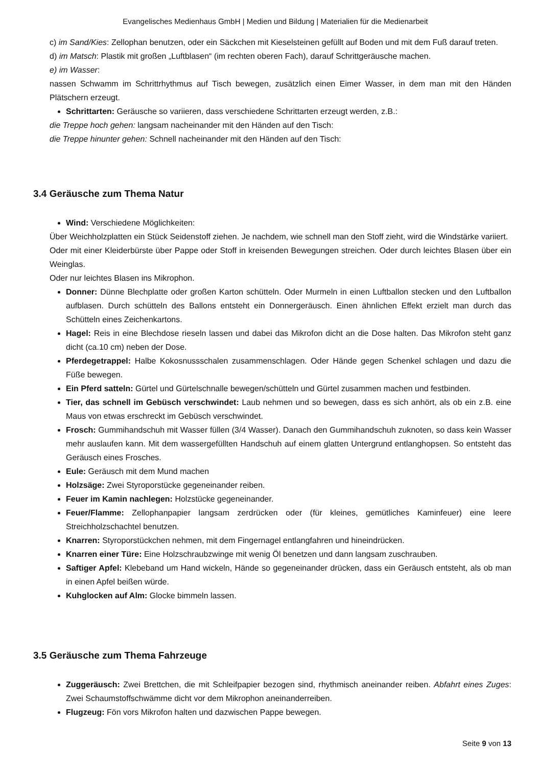Evangelisches Medienhaus GmbH | Medien und Bildung | Materialien für die Medienarbeit
c) im Sand/Kies: Zellophan benutzen, oder ein Säckchen mit Kieselsteinen gefüllt auf Boden und mit dem Fuß darauf treten.
d) im Matsch: Plastik mit großen „Luftblasen“ (im rechten oberen Fach), darauf Schrittgeräusche machen.
e) im Wasser:
nassen Schwamm im Schrittrhythmus auf Tisch bewegen, zusätzlich einen Eimer Wasser, in dem man mit den Händen Plätschern erzeugt.
Schrittarten: Geräusche so variieren, dass verschiedene Schrittarten erzeugt werden, z.B.:
die Treppe hoch gehen: langsam nacheinander mit den Händen auf den Tisch:
die Treppe hinunter gehen: Schnell nacheinander mit den Händen auf den Tisch:
3.4 Geräusche zum Thema Natur
Wind: Verschiedene Möglichkeiten:
Über Weichholzplatten ein Stück Seidenstoff ziehen. Je nachdem, wie schnell man den Stoff zieht, wird die Windstärke variiert.
Oder mit einer Kleiderbürste über Pappe oder Stoff in kreisenden Bewegungen streichen. Oder durch leichtes Blasen über ein Weinglas.
Oder nur leichtes Blasen ins Mikrophon.
Donner: Dünne Blechplatte oder großen Karton schütteln. Oder Murmeln in einen Luftballon stecken und den Luftballon aufblasen. Durch schütteln des Ballons entsteht ein Donnergeräusch. Einen ähnlichen Effekt erzielt man durch das Schütteln eines Zeichenkartons.
Hagel: Reis in eine Blechdose rieseln lassen und dabei das Mikrofon dicht an die Dose halten. Das Mikrofon steht ganz dicht (ca.10 cm) neben der Dose.
Pferdegetrappel: Halbe Kokosnussschalen zusammenschlagen. Oder Hände gegen Schenkel schlagen und dazu die Füße bewegen.
Ein Pferd satteln: Gürtel und Gürtelschnalle bewegen/schütteln und Gürtel zusammen machen und festbinden.
Tier, das schnell im Gebüsch verschwindet: Laub nehmen und so bewegen, dass es sich anhört, als ob ein z.B. eine Maus von etwas erschreckt im Gebüsch verschwindet.
Frosch: Gummihandschuh mit Wasser füllen (3/4 Wasser). Danach den Gummihandschuh zuknoten, so dass kein Wasser mehr auslaufen kann. Mit dem wassergefüllten Handschuh auf einem glatten Untergrund entlanghopsen. So entsteht das Geräusch eines Frosches.
Eule: Geräusch mit dem Mund machen
Holzsäge: Zwei Styroporstücke gegeneinander reiben.
Feuer im Kamin nachlegen: Holzstücke gegeneinander.
Feuer/Flamme: Zellophanpapier langsam zerdrücken oder (für kleines, gemütliches Kaminfeuer) eine leere Streichholzschachtel benutzen.
Knarren: Styroporstückchen nehmen, mit dem Fingernagel entlangfahren und hineindrücken.
Knarren einer Türe: Eine Holzschraubzwinge mit wenig Öl benetzen und dann langsam zuschrauben.
Saftiger Apfel: Klebeband um Hand wickeln, Hände so gegeneinander drücken, dass ein Geräusch entsteht, als ob man in einen Apfel beißen würde.
Kuhglocken auf Alm: Glocke bimmeln lassen.
3.5 Geräusche zum Thema Fahrzeuge
Zuggeräusch: Zwei Brettchen, die mit Schleifpapier bezogen sind, rhythmisch aneinander reiben. Abfahrt eines Zuges: Zwei Schaumstoffschwämme dicht vor dem Mikrophon aneinanderreiben.
Flugzeug: Fön vors Mikrofon halten und dazwischen Pappe bewegen.
Seite 9 von 13